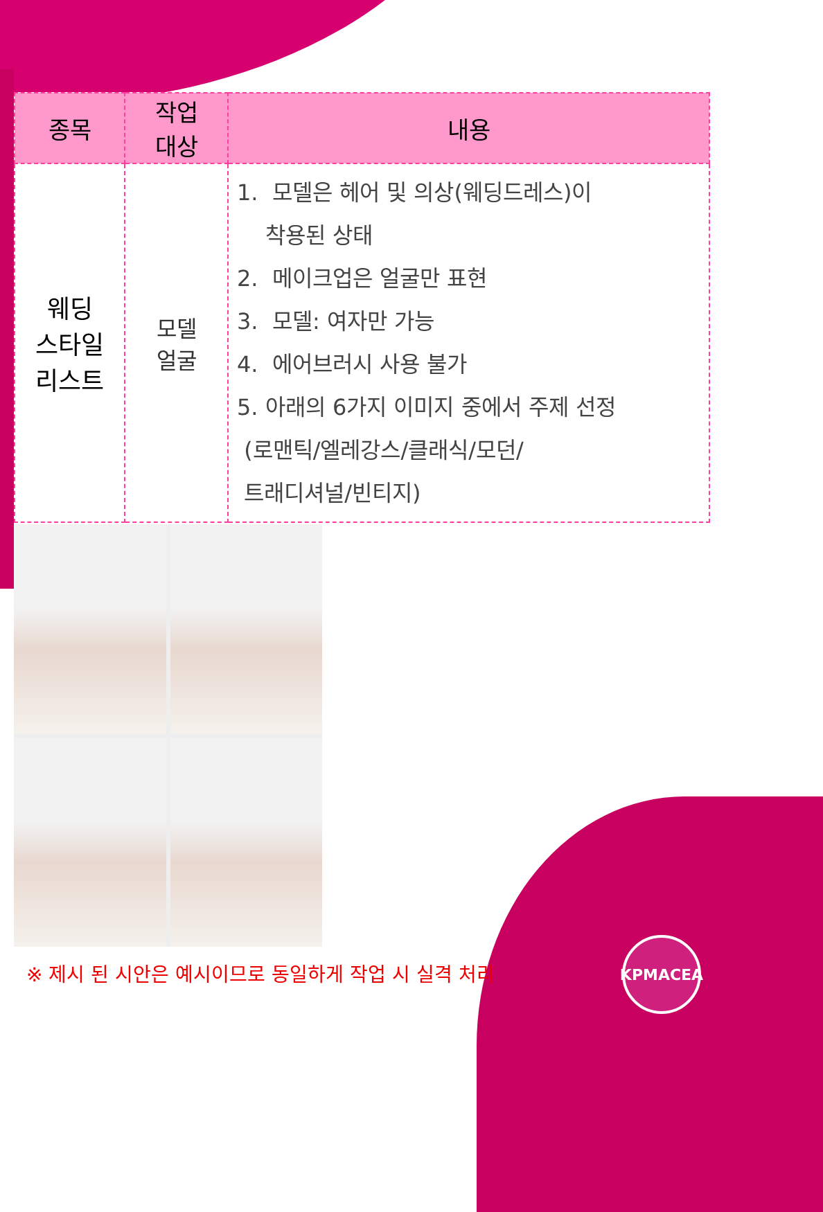| 종목 | 작업 대상 | 내용 |
| --- | --- | --- |
| 웨딩 스타일 리스트 | 모델 얼굴 | 1. 모델은 헤어 및 의상(웨딩드레스)이 착용된 상태 2. 메이크업은 얼굴만 표현 3. 모델: 여자만 가능 4. 에어브러시 사용 불가 5. 아래의 6가지 이미지 중에서 주제 선정 (로맨틱/엘레강스/클래식/모던/ 트래디셔널/빈티지) |
※ 제시 된 시안은 예시이므로 동일하게 작업 시 실격 처리
KPMACEA